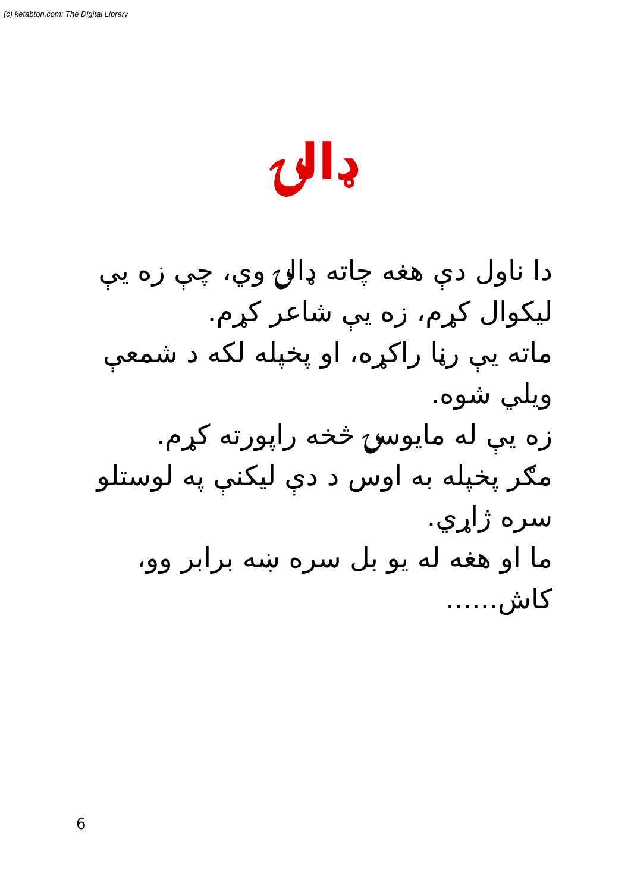(c) ketabton.com: The Digital Library
ډالۍ
دا ناول دې هغه چاته ډالۍ وي، چې زه يې ليکوال کړم، زه يې شاعر کړم.
ماته يې رڼا راکړه، او پخپله لکه د شمعې ويلي شوه.
زه يې له مايوسۍ څخه راپورته کړم.
مګر پخپله به اوس د دې ليکنې په لوستلو سره ژاړي.
ما او هغه له يو بل سره ښه برابر وو، کاش......
6